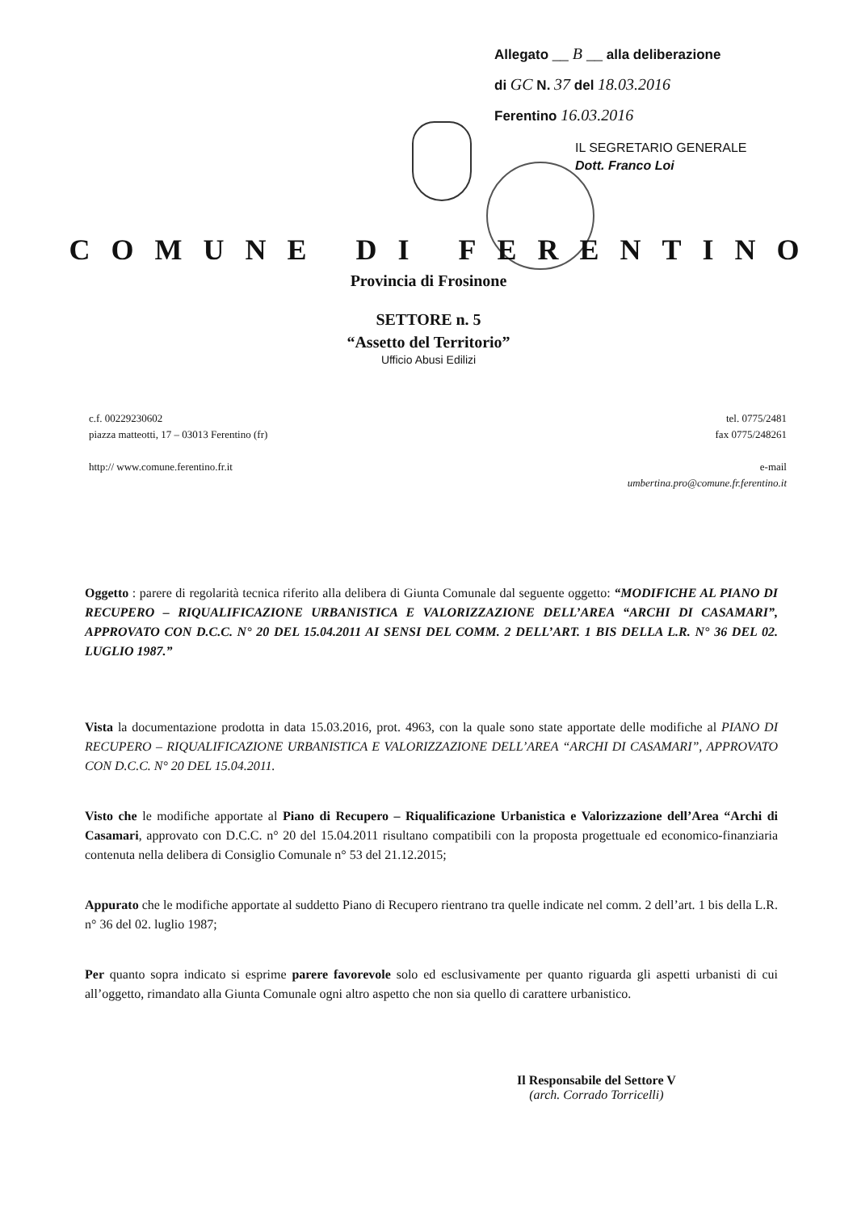Allegato __ B __ alla deliberazione
di GC N. 37 del 18.03.2016
Ferentino 16.03.2016
IL SEGRETARIO GENERALE
Dott. Franco Loi
COMUNE DI FERENTINO
Provincia di Frosinone
SETTORE n. 5
“Assetto del Territorio”
Ufficio Abusi Edilizi
c.f. 00229230602
piazza matteotti, 17 – 03013 Ferentino (fr)
http:// www.comune.ferentino.fr.it
tel. 0775/2481
fax 0775/248261
e-mail
umbertina.pro@comune.fr.ferentino.it
Oggetto : parere di regolarità tecnica riferito alla delibera di Giunta Comunale dal seguente oggetto: “MODIFICHE AL PIANO DI RECUPERO – RIQUALIFICAZIONE URBANISTICA E VALORIZZAZIONE DELL’AREA “ARCHI DI CASAMARI”, APPROVATO CON D.C.C. N° 20 DEL 15.04.2011 AI SENSI DEL COMM. 2 DELL’ART. 1 BIS DELLA L.R. N° 36 DEL 02. LUGLIO 1987.”
Vista la documentazione prodotta in data 15.03.2016, prot. 4963, con la quale sono state apportate delle modifiche al PIANO DI RECUPERO – RIQUALIFICAZIONE URBANISTICA E VALORIZZAZIONE DELL’AREA “ARCHI DI CASAMARI”, APPROVATO CON D.C.C. N° 20 DEL 15.04.2011.
Visto che le modifiche apportate al Piano di Recupero – Riqualificazione Urbanistica e Valorizzazione dell’Area “Archi di Casamari, approvato con D.C.C. n° 20 del 15.04.2011 risultano compatibili con la proposta progettuale ed economico-finanziaria contenuta nella delibera di Consiglio Comunale n° 53 del 21.12.2015;
Appurato che le modifiche apportate al suddetto Piano di Recupero rientrano tra quelle indicate nel comm. 2 dell’art. 1 bis della L.R. n° 36 del 02. luglio 1987;
Per quanto sopra indicato si esprime parere favorevole solo ed esclusivamente per quanto riguarda gli aspetti urbanisti di cui all’oggetto, rimandato alla Giunta Comunale ogni altro aspetto che non sia quello di carattere urbanistico.
Il Responsabile del Settore V
(arch. Corrado Torricelli)